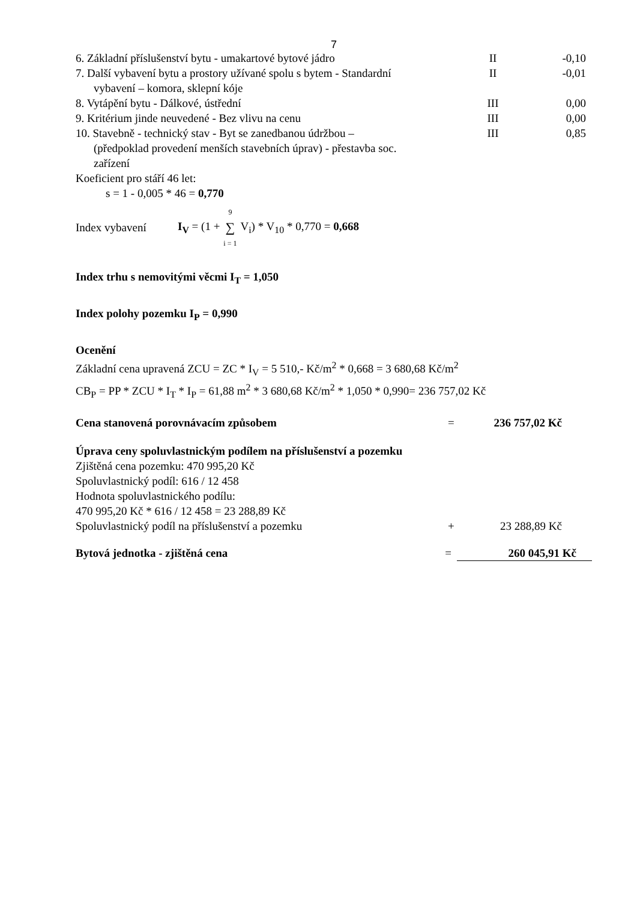7
| 6. Základní příslušenství bytu - umakartové bytové jádro | II | -0,10 |
| 7. Další vybavení bytu a prostory užívané spolu s bytem - Standardní vybavení – komora, sklepní kóje | II | -0,01 |
| 8. Vytápění bytu - Dálkové, ústřední | III | 0,00 |
| 9. Kritérium jinde neuvedené - Bez vlivu na cenu | III | 0,00 |
| 10. Stavebně - technický stav - Byt se zanedbanou údržbou – (předpoklad provedení menších stavebních úprav) - přestavba soc. zařízení | III | 0,85 |
Koeficient pro stáří 46 let:
s = 1 - 0,005 * 46 = 0,770
Index vybavení I<sub>V</sub> = (1 + 9 ∑ i = 1 V<sub>i</sub>) * V<sub>10</sub> * 0,770 = 0,668
Index trhu s nemovitými věcmi I<sub>T</sub> = 1,050
Index polohy pozemku I<sub>P</sub> = 0,990
Ocenění
Základní cena upravená ZCU = ZC * I<sub>V</sub> = 5 510,- Kč/m<sup>2</sup> * 0,668 = 3 680,68 Kč/m<sup>2</sup>
CB<sub>P</sub> = PP * ZCU * I<sub>T</sub> * I<sub>P</sub> = 61,88 m<sup>2</sup> * 3 680,68 Kč/m<sup>2</sup> * 1,050 * 0,990= 236 757,02 Kč
| Cena stanovená porovnávacím způsobem | = | 236 757,02 Kč |
Úprava ceny spoluvlastnickým podílem na příslušenství a pozemku
Zjištěná cena pozemku: 470 995,20 Kč
Spoluvlastnický podíl: 616 / 12 458
Hodnota spoluvlastnického podílu:
470 995,20 Kč * 616 / 12 458 = 23 288,89 Kč
| Spoluvlastnický podíl na příslušenství a pozemku | + | 23 288,89 Kč |
| Bytová jednotka - zjištěná cena | = | 260 045,91 Kč |